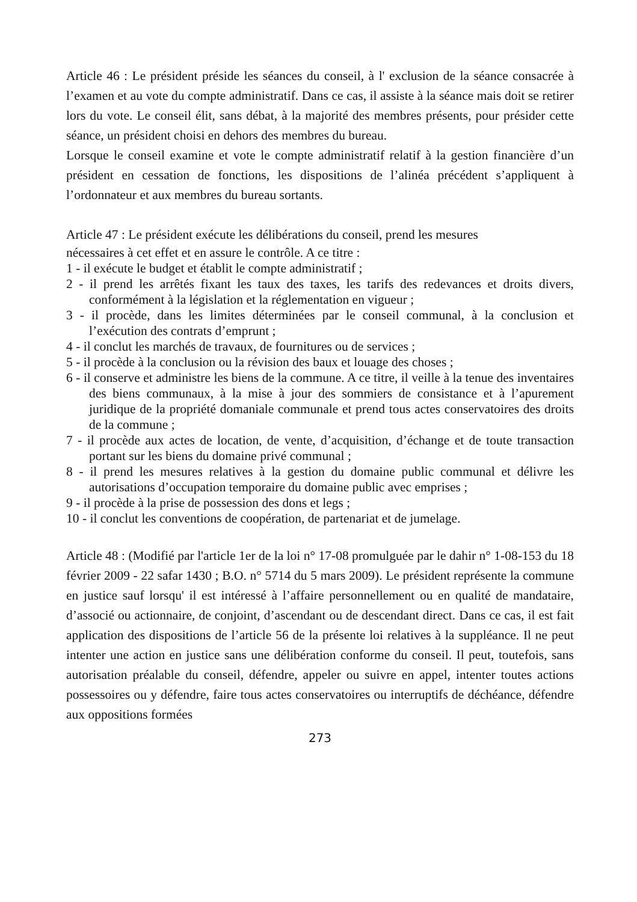Article 46 : Le président préside les séances du conseil, à l' exclusion de la séance consacrée à l’examen et au vote du compte administratif. Dans ce cas, il assiste à la séance mais doit se retirer lors du vote. Le conseil élit, sans débat, à la majorité des membres présents, pour présider cette séance, un président choisi en dehors des membres du bureau.
Lorsque le conseil examine et vote le compte administratif relatif à la gestion financière d’un président en cessation de fonctions, les dispositions de l’alinéa précédent s’appliquent à l’ordonnateur et aux membres du bureau sortants.
Article 47 : Le président exécute les délibérations du conseil, prend les mesures
nécessaires à cet effet et en assure le contrôle. A ce titre :
1 - il exécute le budget et établit le compte administratif ;
2 - il prend les arrêtés fixant les taux des taxes, les tarifs des redevances et droits divers, conformément à la législation et la réglementation en vigueur ;
3 - il procède, dans les limites déterminées par le conseil communal, à la conclusion et l’exécution des contrats d’emprunt ;
4 - il conclut les marchés de travaux, de fournitures ou de services ;
5 - il procède à la conclusion ou la révision des baux et louage des choses ;
6 - il conserve et administre les biens de la commune. A ce titre, il veille à la tenue des inventaires des biens communaux, à la mise à jour des sommiers de consistance et à l’apurement juridique de la propriété domaniale communale et prend tous actes conservatoires des droits de la commune ;
7 - il procède aux actes de location, de vente, d’acquisition, d’échange et de toute transaction portant sur les biens du domaine privé communal ;
8 - il prend les mesures relatives à la gestion du domaine public communal et délivre les autorisations d’occupation temporaire du domaine public avec emprises ;
9 - il procède à la prise de possession des dons et legs ;
10 - il conclut les conventions de coopération, de partenariat et de jumelage.
Article 48 : (Modifié par l'article 1er de la loi n° 17-08 promulguée par le dahir n° 1-08-153 du 18 février 2009 - 22 safar 1430 ; B.O. n° 5714 du 5 mars 2009). Le président représente la commune en justice sauf lorsqu' il est intéressé à l’affaire personnellement ou en qualité de mandataire, d’associé ou actionnaire, de conjoint, d’ascendant ou de descendant direct. Dans ce cas, il est fait application des dispositions de l’article 56 de la présente loi relatives à la suppléance. Il ne peut intenter une action en justice sans une délibération conforme du conseil. Il peut, toutefois, sans autorisation préalable du conseil, défendre, appeler ou suivre en appel, intenter toutes actions possessoires ou y défendre, faire tous actes conservatoires ou interruptifs de déchéance, défendre aux oppositions formées
273